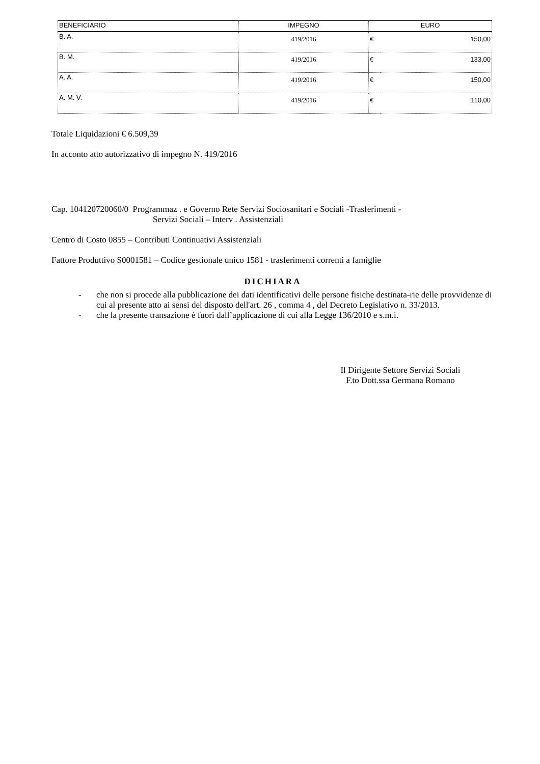| BENEFICIARIO | IMPEGNO | EURO | |
| --- | --- | --- | --- |
| B. A. | 419/2016 | € | 150,00 |
| B. M. | 419/2016 | € | 133,00 |
| A. A. | 419/2016 | € | 150,00 |
| A. M. V. | 419/2016 | € | 110,00 |
Totale Liquidazioni € 6.509,39
In acconto atto autorizzativo di impegno N. 419/2016
Cap. 104120720060/0 Programmaz . e Governo Rete Servizi Sociosanitari e Sociali -Trasferimenti -
Servizi Sociali – Interv . Assistenziali
Centro di Costo 0855 – Contributi Continuativi Assistenziali
Fattore Produttivo S0001581 – Codice gestionale unico 1581 - trasferimenti correnti a famiglie
DICHIARA
- che non si procede alla pubblicazione dei dati identificativi delle persone fisiche destinata-rie delle provvidenze di cui al presente atto ai sensi del disposto dell'art. 26 , comma 4 , del Decreto Legislativo n. 33/2013.
- che la presente transazione è fuori dall’applicazione di cui alla Legge 136/2010 e s.m.i.
Il Dirigente Settore Servizi Sociali
F.to Dott.ssa Germana Romano